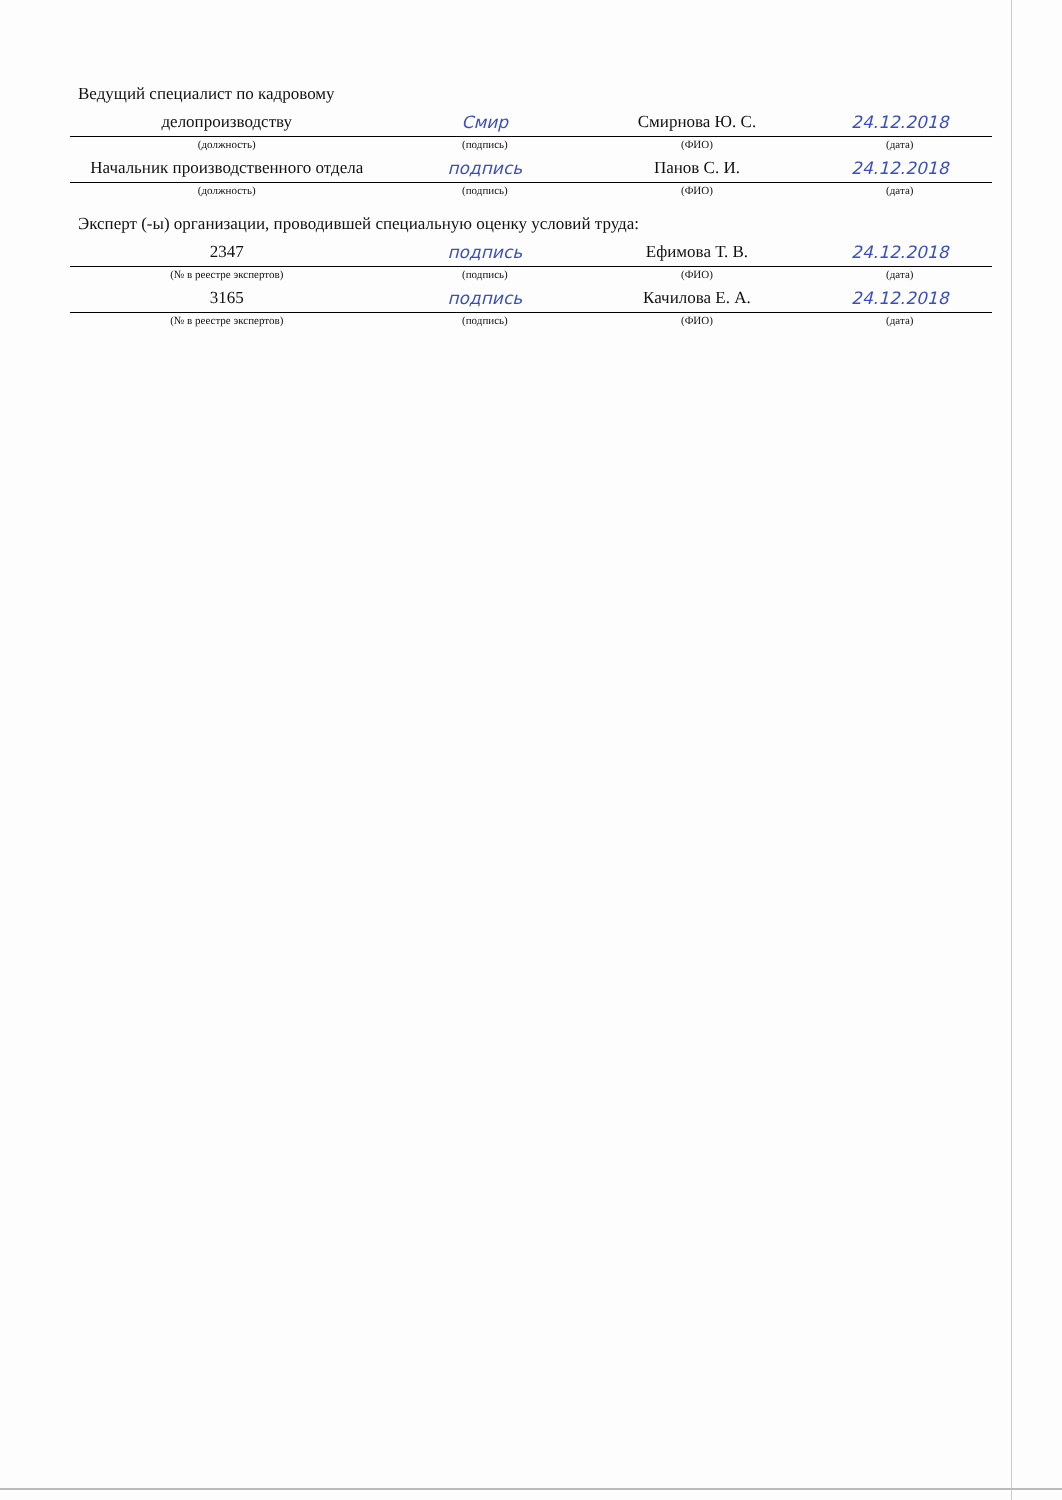| Ведущий специалист по кадровому | | | |
| делопроизводству | Смир | Смирнова Ю. С. | 24.12.2018 |
| (должность) | (подпись) | (ФИО) | (дата) |
| Начальник производственного отдела | подпись | Панов С. И. | 24.12.2018 |
| (должность) | (подпись) | (ФИО) | (дата) |
| Эксперт (-ы) организации, проводившей специальную оценку условий труда: | | | |
| 2347 | подпись | Ефимова Т. В. | 24.12.2018 |
| (№ в реестре экспертов) | (подпись) | (ФИО) | (дата) |
| 3165 | подпись | Качилова Е. А. | 24.12.2018 |
| (№ в реестре экспертов) | (подпись) | (ФИО) | (дата) |